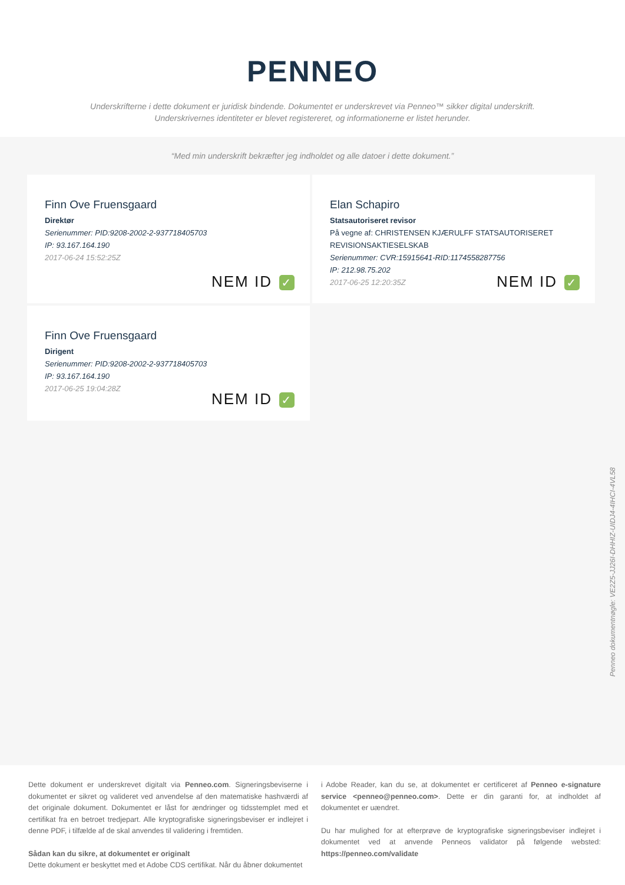PENNEO
Underskrifterne i dette dokument er juridisk bindende. Dokumentet er underskrevet via Penneo™ sikker digital underskrift.
Underskrivernes identiteter er blevet registereret, og informationerne er listet herunder.
“Med min underskrift bekræfter jeg indholdet og alle datoer i dette dokument.”
Finn Ove Fruensgaard
Direktør
Serienummer: PID:9208-2002-2-937718405703
IP: 93.167.164.190
2017-06-24 15:52:25Z
NEM ID ✓
Elan Schapiro
Statsautoriseret revisor
På vegne af: CHRISTENSEN KJÆRULFF STATSAUTORISERET REVISIONSAKTIESELSKAB
Serienummer: CVR:15915641-RID:1174558287756
IP: 212.98.75.202
2017-06-25 12:20:35Z
NEM ID ✓
Finn Ove Fruensgaard
Dirigent
Serienummer: PID:9208-2002-2-937718405703
IP: 93.167.164.190
2017-06-25 19:04:28Z
NEM ID ✓
Penneo dokumentnøgle: VE2Z5-JJ26I-DHHIZ-UIDJ4-4IHCI-4VL58
Dette dokument er underskrevet digitalt via Penneo.com. Signeringsbeviserne i dokumentet er sikret og valideret ved anvendelse af den matematiske hashværdi af det originale dokument. Dokumentet er låst for ændringer og tidsstemplet med et certifikat fra en betroet tredjepart. Alle kryptografiske signeringsbeviser er indlejret i denne PDF, i tilfælde af de skal anvendes til validering i fremtiden.
Sådan kan du sikre, at dokumentet er originalt
Dette dokument er beskyttet med et Adobe CDS certifikat. Når du åbner dokumentet
i Adobe Reader, kan du se, at dokumentet er certificeret af Penneo e-signature service <penneo@penneo.com>. Dette er din garanti for, at indholdet af dokumentet er uændret.
Du har mulighed for at efterprøve de kryptografiske signeringsbeviser indlejret i dokumentet ved at anvende Penneos validator på følgende websted: https://penneo.com/validate